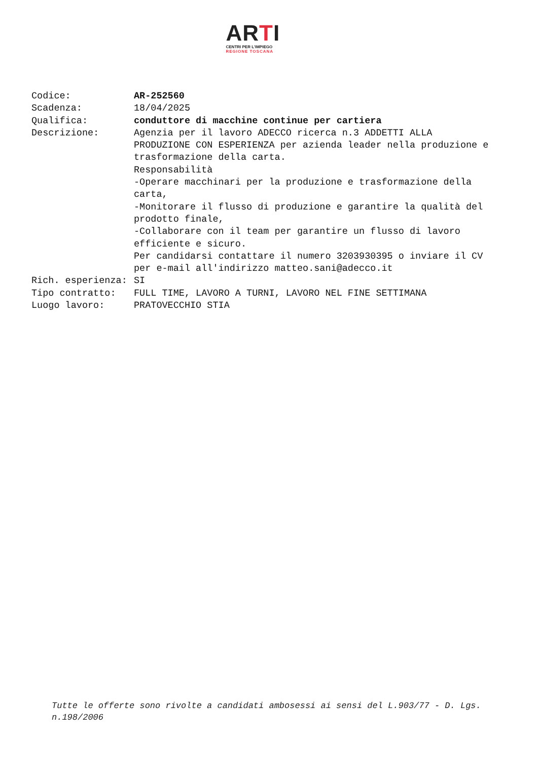ARTI
CENTRI PER L'IMPIEGO
REGIONE TOSCANA
| Codice: | AR-252560 |
| Scadenza: | 18/04/2025 |
| Qualifica: | conduttore di macchine continue per cartiera |
| Descrizione: | Agenzia per il lavoro ADECCO ricerca n.3 ADDETTI ALLA PRODUZIONE CON ESPERIENZA per azienda leader nella produzione e trasformazione della carta. Responsabilità -Operare macchinari per la produzione e trasformazione della carta, -Monitorare il flusso di produzione e garantire la qualità del prodotto finale, -Collaborare con il team per garantire un flusso di lavoro efficiente e sicuro. Per candidarsi contattare il numero 3203930395 o inviare il CV per e-mail all'indirizzo matteo.sani@adecco.it |
| Rich. esperienza: | SI |
| Tipo contratto: | FULL TIME, LAVORO A TURNI, LAVORO NEL FINE SETTIMANA |
| Luogo lavoro: | PRATOVECCHIO STIA |
Tutte le offerte sono rivolte a candidati ambosessi ai sensi del L.903/77 - D. Lgs. n.198/2006